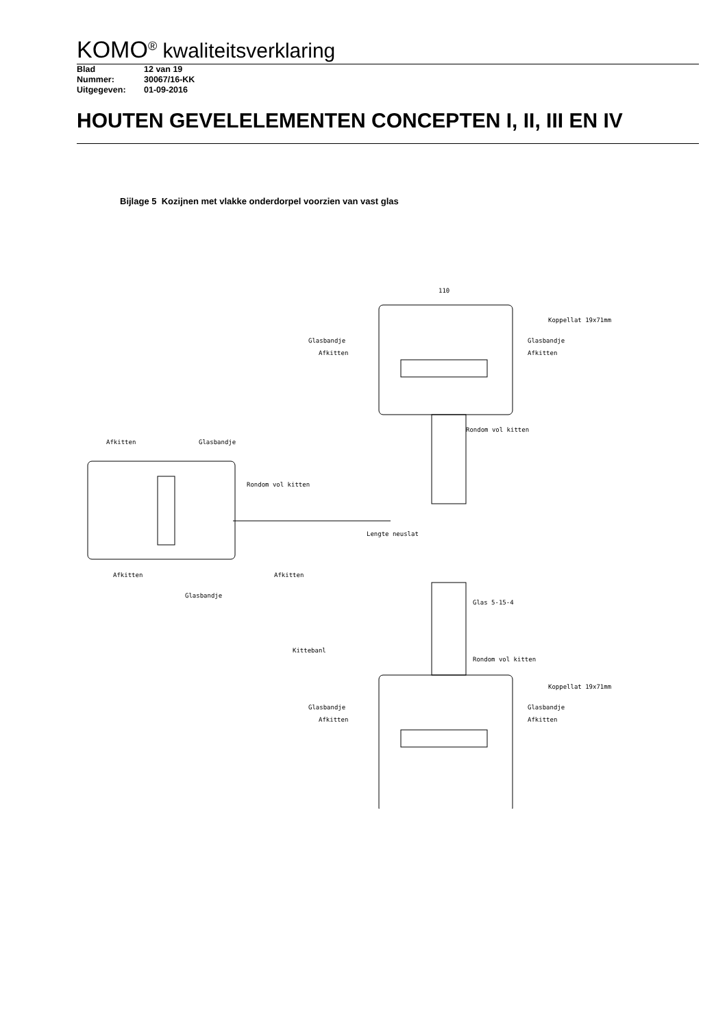KOMO<sup>®</sup> kwaliteitsverklaring
Blad 12 van 19
Nummer: 30067/16-KK
Uitgegeven: 01-09-2016
HOUTEN GEVELELEMENTEN CONCEPTEN I, II, III EN IV
Bijlage 5 Kozijnen met vlakke onderdorpel voorzien van vast glas
110
Koppellat 19x71mm
Glasbandje
Glasbandje
Afkitten
Afkitten
Rondom vol kitten
Afkitten
Glasbandje
Rondom vol kitten
Lengte neuslat
Afkitten
Afkitten
Glasbandje
Glas 5-15-4
Kittebanl
Rondom vol kitten
Koppellat 19x71mm
Glasbandje
Glasbandje
Afkitten
Afkitten